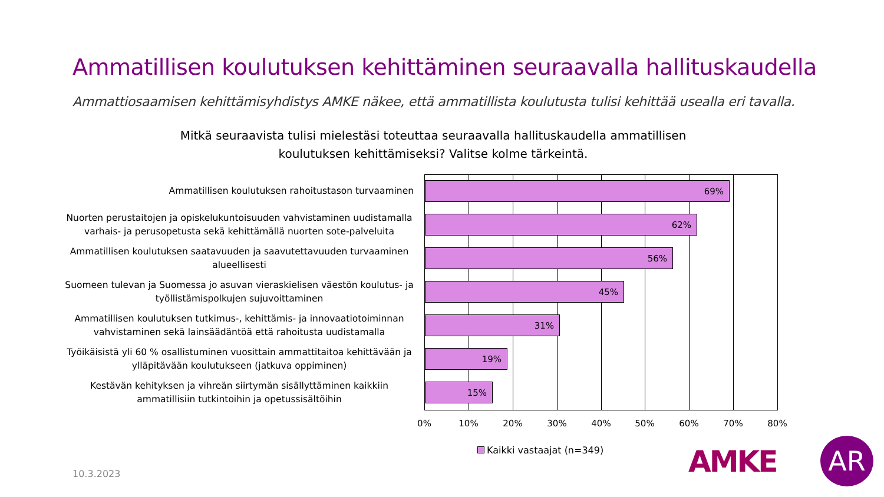Ammatillisen koulutuksen kehittäminen seuraavalla hallituskaudella
Ammattiosaamisen kehittämisyhdistys AMKE näkee, että ammatillista koulutusta tulisi kehittää usealla eri tavalla.
Mitkä seuraavista tulisi mielestäsi toteuttaa seuraavalla hallituskaudella ammatillisen koulutuksen kehittämiseksi? Valitse kolme tärkeintä.
Ammatillisen koulutuksen rahoitustason turvaaminen
Nuorten perustaitojen ja opiskelukuntoisuuden vahvistaminen uudistamalla varhais- ja perusopetusta sekä kehittämällä nuorten sote-palveluita
Ammatillisen koulutuksen saatavuuden ja saavutettavuuden turvaaminen alueellisesti
Suomeen tulevan ja Suomessa jo asuvan vieraskielisen väestön koulutus- ja työllistämispolkujen sujuvoittaminen
Ammatillisen koulutuksen tutkimus-, kehittämis- ja innovaatiotoiminnan vahvistaminen sekä lainsäädäntöä että rahoitusta uudistamalla
Työikäisistä yli 60 % osallistuminen vuosittain ammattitaitoa kehittävään ja ylläpitävään koulutukseen (jatkuva oppiminen)
Kestävän kehityksen ja vihreän siirtymän sisällyttäminen kaikkiin ammatillisiin tutkintoihin ja opetussisältöihin
69%
62%
56%
45%
31%
19%
15%
0% 10% 20% 30% 40% 50% 60% 70% 80%
Kaikki vastaajat (n=349)
10.3.2023 AMKE AR